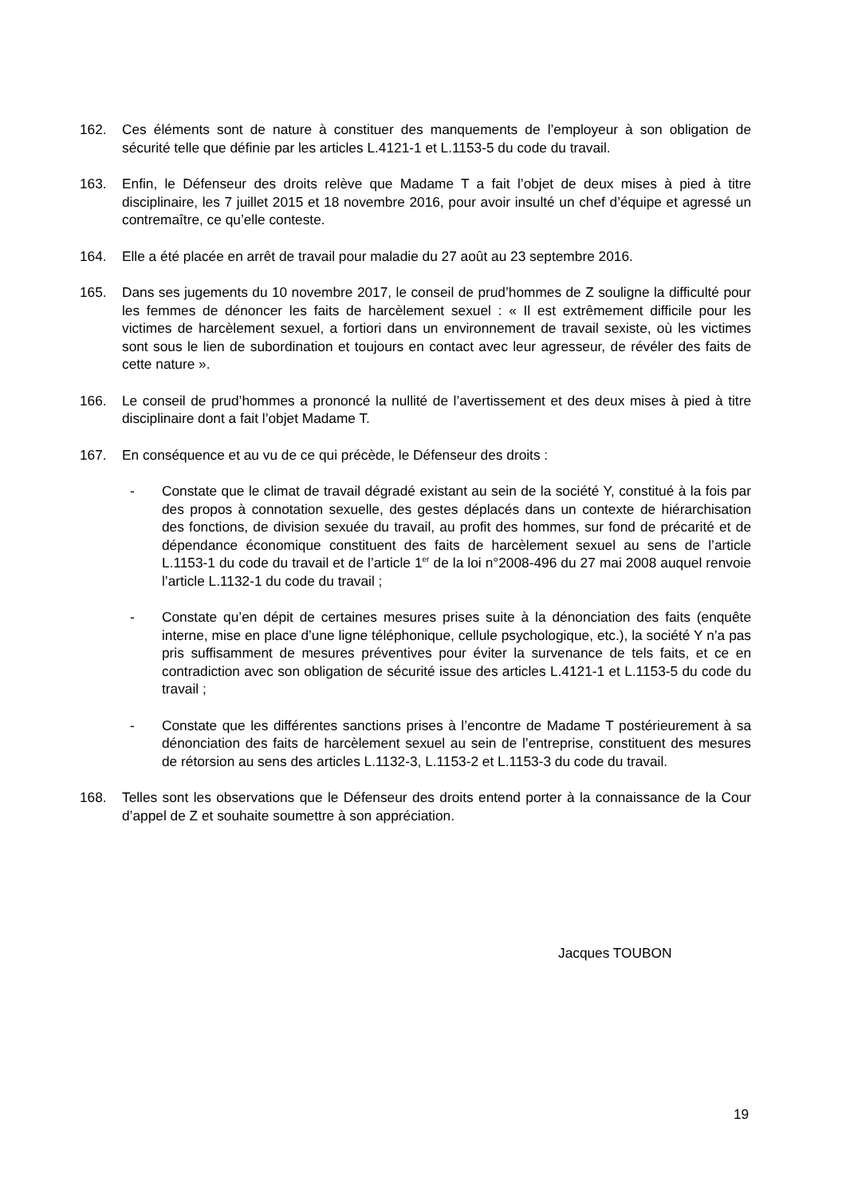162. Ces éléments sont de nature à constituer des manquements de l’employeur à son obligation de sécurité telle que définie par les articles L.4121-1 et L.1153-5 du code du travail.
163. Enfin, le Défenseur des droits relève que Madame T a fait l’objet de deux mises à pied à titre disciplinaire, les 7 juillet 2015 et 18 novembre 2016, pour avoir insulté un chef d’équipe et agressé un contremaître, ce qu’elle conteste.
164. Elle a été placée en arrêt de travail pour maladie du 27 août au 23 septembre 2016.
165. Dans ses jugements du 10 novembre 2017, le conseil de prud’hommes de Z souligne la difficulté pour les femmes de dénoncer les faits de harcèlement sexuel : « Il est extrêmement difficile pour les victimes de harcèlement sexuel, a fortiori dans un environnement de travail sexiste, où les victimes sont sous le lien de subordination et toujours en contact avec leur agresseur, de révéler des faits de cette nature ».
166. Le conseil de prud’hommes a prononcé la nullité de l’avertissement et des deux mises à pied à titre disciplinaire dont a fait l’objet Madame T.
167. En conséquence et au vu de ce qui précède, le Défenseur des droits :
- Constate que le climat de travail dégradé existant au sein de la société Y, constitué à la fois par des propos à connotation sexuelle, des gestes déplacés dans un contexte de hiérarchisation des fonctions, de division sexuée du travail, au profit des hommes, sur fond de précarité et de dépendance économique constituent des faits de harcèlement sexuel au sens de l’article L.1153-1 du code du travail et de l’article 1<sup>er</sup> de la loi n°2008-496 du 27 mai 2008 auquel renvoie l’article L.1132-1 du code du travail ;
- Constate qu’en dépit de certaines mesures prises suite à la dénonciation des faits (enquête interne, mise en place d’une ligne téléphonique, cellule psychologique, etc.), la société Y n’a pas pris suffisamment de mesures préventives pour éviter la survenance de tels faits, et ce en contradiction avec son obligation de sécurité issue des articles L.4121-1 et L.1153-5 du code du travail ;
- Constate que les différentes sanctions prises à l’encontre de Madame T postérieurement à sa dénonciation des faits de harcèlement sexuel au sein de l’entreprise, constituent des mesures de rétorsion au sens des articles L.1132-3, L.1153-2 et L.1153-3 du code du travail.
168. Telles sont les observations que le Défenseur des droits entend porter à la connaissance de la Cour d’appel de Z et souhaite soumettre à son appréciation.
Jacques TOUBON
19